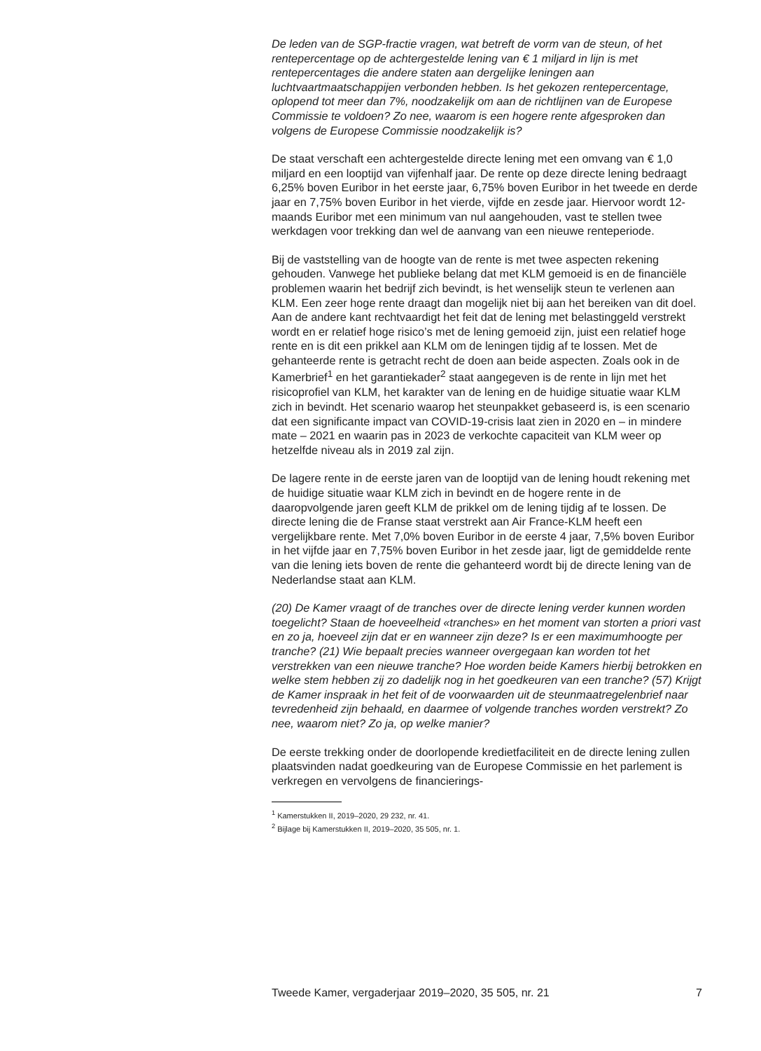De leden van de SGP-fractie vragen, wat betreft de vorm van de steun, of het rentepercentage op de achtergestelde lening van € 1 miljard in lijn is met rentepercentages die andere staten aan dergelijke leningen aan luchtvaartmaatschappijen verbonden hebben. Is het gekozen rentepercentage, oplopend tot meer dan 7%, noodzakelijk om aan de richtlijnen van de Europese Commissie te voldoen? Zo nee, waarom is een hogere rente afgesproken dan volgens de Europese Commissie noodzakelijk is?
De staat verschaft een achtergestelde directe lening met een omvang van € 1,0 miljard en een looptijd van vijfenhalf jaar. De rente op deze directe lening bedraagt 6,25% boven Euribor in het eerste jaar, 6,75% boven Euribor in het tweede en derde jaar en 7,75% boven Euribor in het vierde, vijfde en zesde jaar. Hiervoor wordt 12-maands Euribor met een minimum van nul aangehouden, vast te stellen twee werkdagen voor trekking dan wel de aanvang van een nieuwe renteperiode.
Bij de vaststelling van de hoogte van de rente is met twee aspecten rekening gehouden. Vanwege het publieke belang dat met KLM gemoeid is en de financiële problemen waarin het bedrijf zich bevindt, is het wenselijk steun te verlenen aan KLM. Een zeer hoge rente draagt dan mogelijk niet bij aan het bereiken van dit doel. Aan de andere kant rechtvaardigt het feit dat de lening met belastinggeld verstrekt wordt en er relatief hoge risico’s met de lening gemoeid zijn, juist een relatief hoge rente en is dit een prikkel aan KLM om de leningen tijdig af te lossen. Met de gehanteerde rente is getracht recht de doen aan beide aspecten. Zoals ook in de Kamerbrief<sup>1</sup> en het garantiekader<sup>2</sup> staat aangegeven is de rente in lijn met het risicoprofiel van KLM, het karakter van de lening en de huidige situatie waar KLM zich in bevindt. Het scenario waarop het steunpakket gebaseerd is, is een scenario dat een significante impact van COVID-19-crisis laat zien in 2020 en – in mindere mate – 2021 en waarin pas in 2023 de verkochte capaciteit van KLM weer op hetzelfde niveau als in 2019 zal zijn.
De lagere rente in de eerste jaren van de looptijd van de lening houdt rekening met de huidige situatie waar KLM zich in bevindt en de hogere rente in de daaropvolgende jaren geeft KLM de prikkel om de lening tijdig af te lossen. De directe lening die de Franse staat verstrekt aan Air France-KLM heeft een vergelijkbare rente. Met 7,0% boven Euribor in de eerste 4 jaar, 7,5% boven Euribor in het vijfde jaar en 7,75% boven Euribor in het zesde jaar, ligt de gemiddelde rente van die lening iets boven de rente die gehanteerd wordt bij de directe lening van de Nederlandse staat aan KLM.
(20) De Kamer vraagt of de tranches over de directe lening verder kunnen worden toegelicht? Staan de hoeveelheid «tranches» en het moment van storten a priori vast en zo ja, hoeveel zijn dat er en wanneer zijn deze? Is er een maximumhoogte per tranche? (21) Wie bepaalt precies wanneer overgegaan kan worden tot het verstrekken van een nieuwe tranche? Hoe worden beide Kamers hierbij betrokken en welke stem hebben zij zo dadelijk nog in het goedkeuren van een tranche? (57) Krijgt de Kamer inspraak in het feit of de voorwaarden uit de steunmaatregelenbrief naar tevredenheid zijn behaald, en daarmee of volgende tranches worden verstrekt? Zo nee, waarom niet? Zo ja, op welke manier?
De eerste trekking onder de doorlopende kredietfaciliteit en de directe lening zullen plaatsvinden nadat goedkeuring van de Europese Commissie en het parlement is verkregen en vervolgens de financierings-
<sup>1</sup> Kamerstukken II, 2019–2020, 29 232, nr. 41.
<sup>2</sup> Bijlage bij Kamerstukken II, 2019–2020, 35 505, nr. 1.
Tweede Kamer, vergaderjaar 2019–2020, 35 505, nr. 21 7